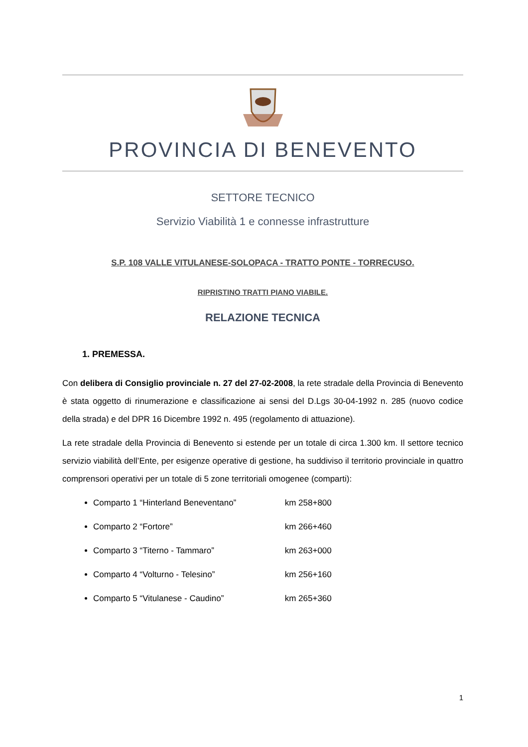PROVINCIA DI BENEVENTO
SETTORE TECNICO
Servizio Viabilità 1 e connesse infrastrutture
S.P. 108 VALLE VITULANESE-SOLOPACA - TRATTO PONTE - TORRECUSO.
RIPRISTINO TRATTI PIANO VIABILE.
RELAZIONE TECNICA
1. PREMESSA.
Con delibera di Consiglio provinciale n. 27 del 27-02-2008, la rete stradale della Provincia di Benevento è stata oggetto di rinumerazione e classificazione ai sensi del D.Lgs 30-04-1992 n. 285 (nuovo codice della strada) e del DPR 16 Dicembre 1992 n. 495 (regolamento di attuazione).
La rete stradale della Provincia di Benevento si estende per un totale di circa 1.300 km. Il settore tecnico servizio viabilità dell’Ente, per esigenze operative di gestione, ha suddiviso il territorio provinciale in quattro comprensori operativi per un totale di 5 zone territoriali omogenee (comparti):
Comparto 1 “Hinterland Beneventano” km 258+800
Comparto 2 “Fortore” km 266+460
Comparto 3 “Titerno - Tammaro” km 263+000
Comparto 4 “Volturno - Telesino” km 256+160
Comparto 5 “Vitulanese - Caudino” km 265+360
1